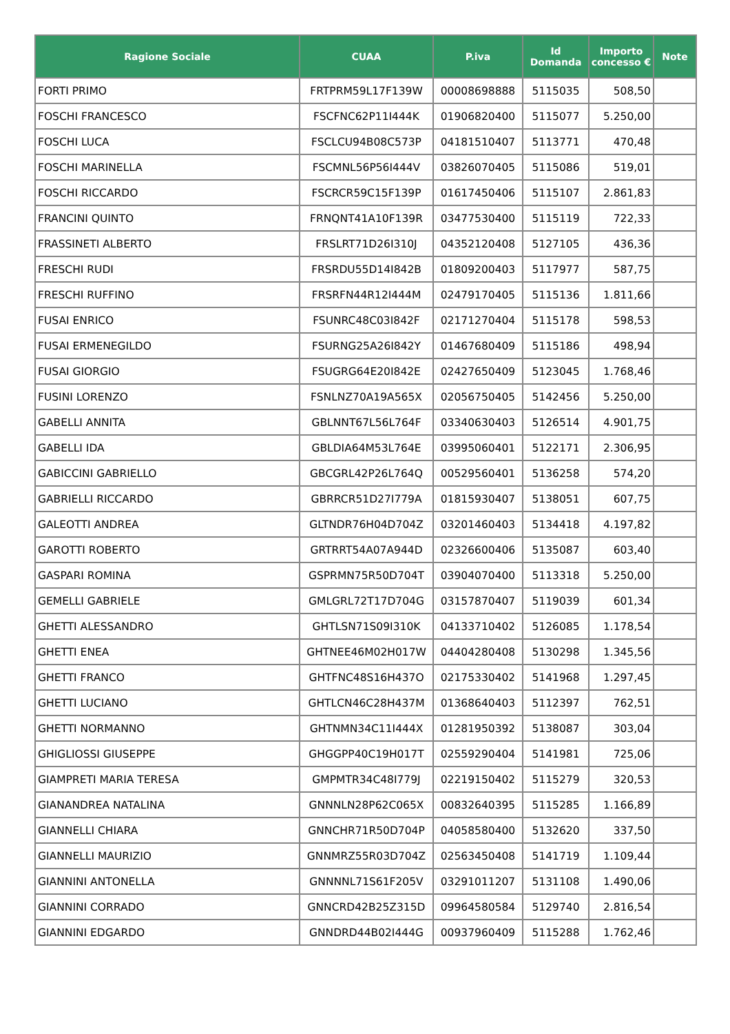| Ragione Sociale | CUAA | P.iva | Id Domanda | Importo concesso € | Note |
| --- | --- | --- | --- | --- | --- |
| FORTI PRIMO | FRTPRM59L17F139W | 00008698888 | 5115035 | 508,50 | |
| FOSCHI FRANCESCO | FSCFNC62P11I444K | 01906820400 | 5115077 | 5.250,00 | |
| FOSCHI LUCA | FSCLCU94B08C573P | 04181510407 | 5113771 | 470,48 | |
| FOSCHI MARINELLA | FSCMNL56P56I444V | 03826070405 | 5115086 | 519,01 | |
| FOSCHI RICCARDO | FSCRCR59C15F139P | 01617450406 | 5115107 | 2.861,83 | |
| FRANCINI QUINTO | FRNQNT41A10F139R | 03477530400 | 5115119 | 722,33 | |
| FRASSINETI ALBERTO | FRSLRT71D26I310J | 04352120408 | 5127105 | 436,36 | |
| FRESCHI RUDI | FRSRDU55D14I842B | 01809200403 | 5117977 | 587,75 | |
| FRESCHI RUFFINO | FRSRFN44R12I444M | 02479170405 | 5115136 | 1.811,66 | |
| FUSAI ENRICO | FSUNRC48C03I842F | 02171270404 | 5115178 | 598,53 | |
| FUSAI ERMENEGILDO | FSURNG25A26I842Y | 01467680409 | 5115186 | 498,94 | |
| FUSAI GIORGIO | FSUGRG64E20I842E | 02427650409 | 5123045 | 1.768,46 | |
| FUSINI LORENZO | FSNLNZ70A19A565X | 02056750405 | 5142456 | 5.250,00 | |
| GABELLI ANNITA | GBLNNT67L56L764F | 03340630403 | 5126514 | 4.901,75 | |
| GABELLI IDA | GBLDIA64M53L764E | 03995060401 | 5122171 | 2.306,95 | |
| GABICCINI GABRIELLO | GBCGRL42P26L764Q | 00529560401 | 5136258 | 574,20 | |
| GABRIELLI RICCARDO | GBRRCR51D27I779A | 01815930407 | 5138051 | 607,75 | |
| GALEOTTI ANDREA | GLTNDR76H04D704Z | 03201460403 | 5134418 | 4.197,82 | |
| GAROTTI ROBERTO | GRTRRT54A07A944D | 02326600406 | 5135087 | 603,40 | |
| GASPARI ROMINA | GSPRMN75R50D704T | 03904070400 | 5113318 | 5.250,00 | |
| GEMELLI GABRIELE | GMLGRL72T17D704G | 03157870407 | 5119039 | 601,34 | |
| GHETTI ALESSANDRO | GHTLSN71S09I310K | 04133710402 | 5126085 | 1.178,54 | |
| GHETTI ENEA | GHTNEE46M02H017W | 04404280408 | 5130298 | 1.345,56 | |
| GHETTI FRANCO | GHTFNC48S16H437O | 02175330402 | 5141968 | 1.297,45 | |
| GHETTI LUCIANO | GHTLCN46C28H437M | 01368640403 | 5112397 | 762,51 | |
| GHETTI NORMANNO | GHTNMN34C11I444X | 01281950392 | 5138087 | 303,04 | |
| GHIGLIOSSI GIUSEPPE | GHGGPP40C19H017T | 02559290404 | 5141981 | 725,06 | |
| GIAMPRETI MARIA TERESA | GMPMTR34C48I779J | 02219150402 | 5115279 | 320,53 | |
| GIANANDREA NATALINA | GNNNLN28P62C065X | 00832640395 | 5115285 | 1.166,89 | |
| GIANNELLI CHIARA | GNNCHR71R50D704P | 04058580400 | 5132620 | 337,50 | |
| GIANNELLI MAURIZIO | GNNMRZ55R03D704Z | 02563450408 | 5141719 | 1.109,44 | |
| GIANNINI ANTONELLA | GNNNNL71S61F205V | 03291011207 | 5131108 | 1.490,06 | |
| GIANNINI CORRADO | GNNCRD42B25Z315D | 09964580584 | 5129740 | 2.816,54 | |
| GIANNINI EDGARDO | GNNDRD44B02I444G | 00937960409 | 5115288 | 1.762,46 | |